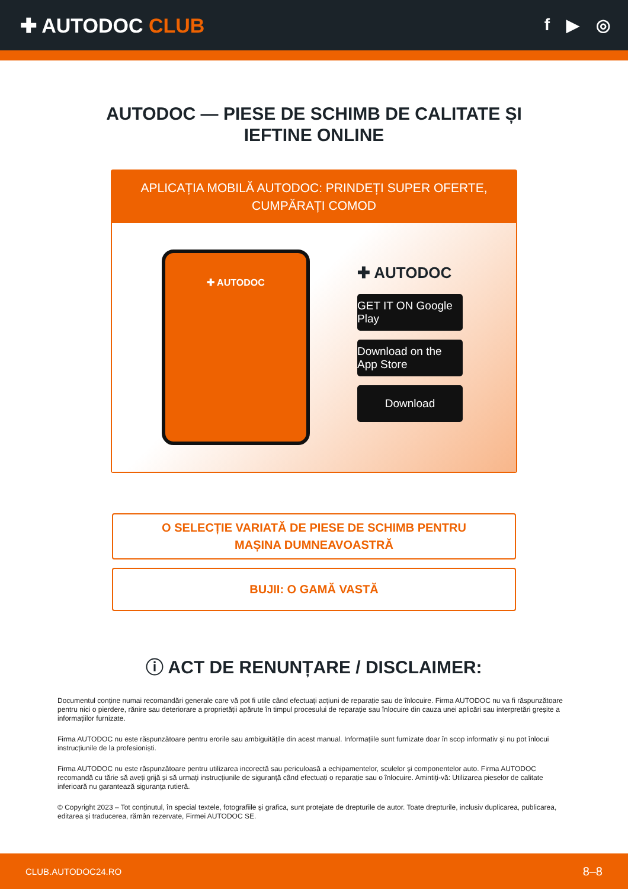✚ AUTODOC CLUB
f ▶ ◎
AUTODOC — PIESE DE SCHIMB DE CALITATE ȘI
IEFTINE ONLINE
APLICAȚIA MOBILĂ AUTODOC: PRINDEȚI SUPER OFERTE, CUMPĂRAȚI COMOD
✚ AUTODOC
✚ AUTODOC
GET IT ON Google Play
Download on the App Store
Download
O SELECȚIE VARIATĂ DE PIESE DE SCHIMB PENTRU MAȘINA DUMNEAVOASTRĂ
BUJII: O GAMĂ VASTĂ
ⓘ ACT DE RENUNȚARE / DISCLAIMER:
Documentul conține numai recomandări generale care vă pot fi utile când efectuați acțiuni de reparație sau de înlocuire. Firma AUTODOC nu va fi răspunzătoare pentru nici o pierdere, rănire sau deteriorare a proprietății apărute în timpul procesului de reparație sau înlocuire din cauza unei aplicări sau interpretări greșite a informațiilor furnizate.
Firma AUTODOC nu este răspunzătoare pentru erorile sau ambiguitățile din acest manual. Informațiile sunt furnizate doar în scop informativ și nu pot înlocui instrucțiunile de la profesioniști.
Firma AUTODOC nu este răspunzătoare pentru utilizarea incorectă sau periculoasă a echipamentelor, sculelor și componentelor auto. Firma AUTODOC recomandă cu tărie să aveți grijă și să urmați instrucțiunile de siguranță când efectuați o reparație sau o înlocuire. Amintiți-vă: Utilizarea pieselor de calitate inferioară nu garantează siguranța rutieră.
© Copyright 2023 – Tot conținutul, în special textele, fotografiile și grafica, sunt protejate de drepturile de autor. Toate drepturile, inclusiv duplicarea, publicarea, editarea și traducerea, rămân rezervate, Firmei AUTODOC SE.
CLUB.AUTODOC24.RO 8–8